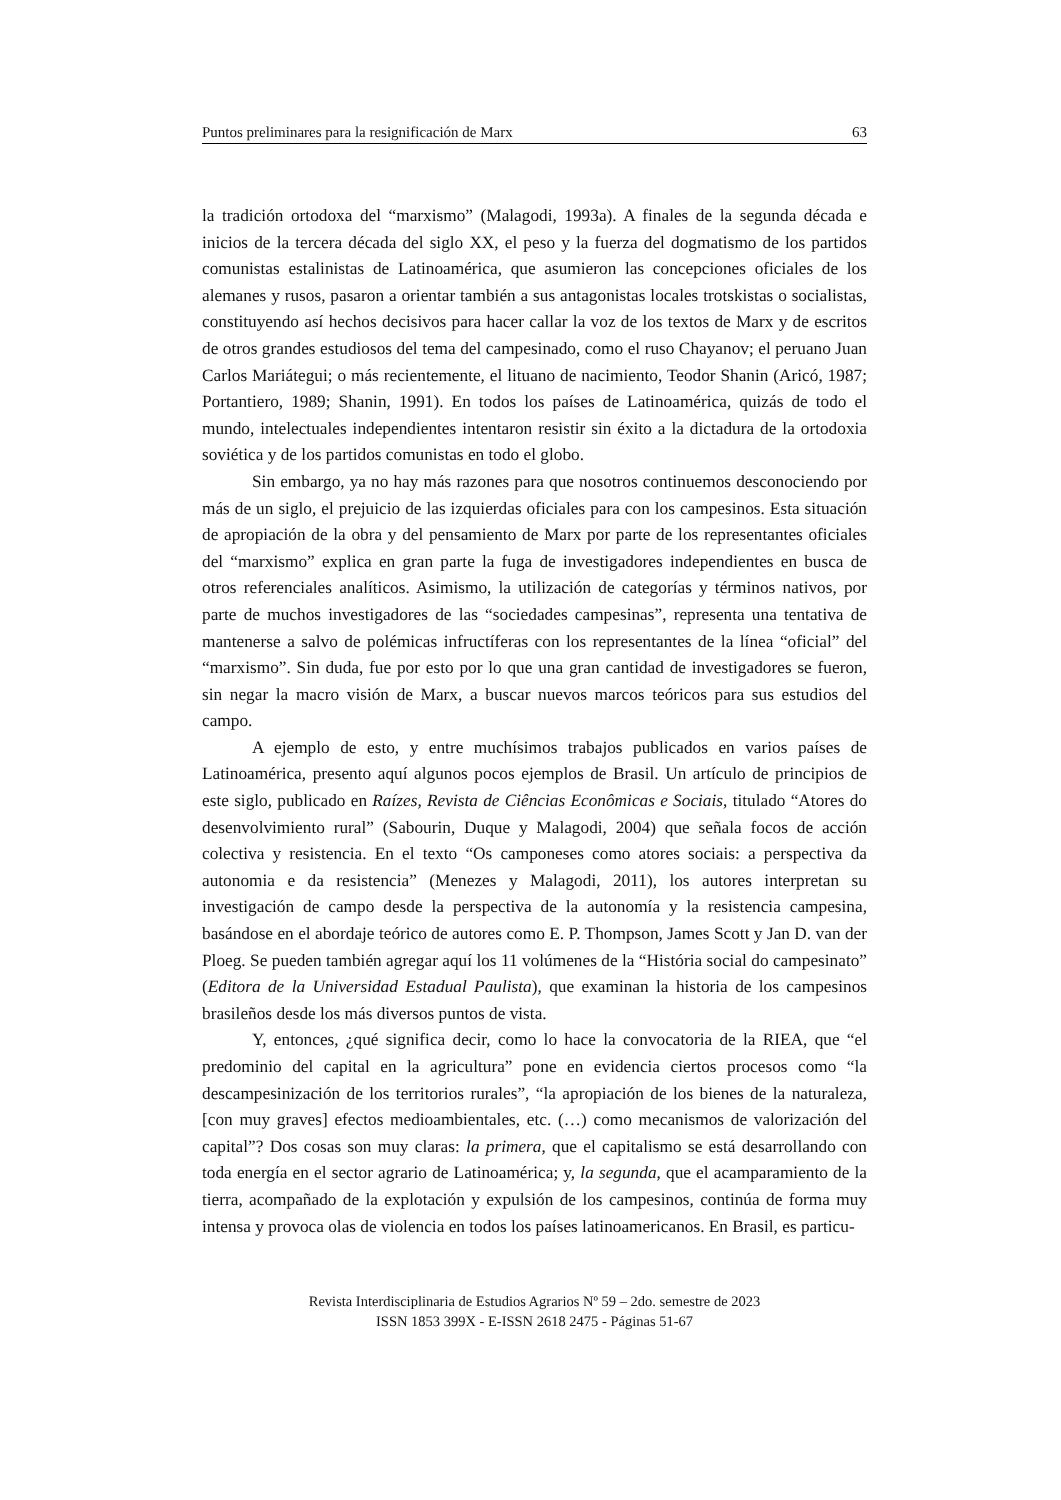Puntos preliminares para la resignificación de Marx 63
la tradición ortodoxa del “marxismo” (Malagodi, 1993a). A finales de la segunda década e inicios de la tercera década del siglo XX, el peso y la fuerza del dogmatismo de los partidos comunistas estalinistas de Latinoamérica, que asumieron las concepciones oficiales de los alemanes y rusos, pasaron a orientar también a sus antagonistas locales trotskistas o socialistas, constituyendo así hechos decisivos para hacer callar la voz de los textos de Marx y de escritos de otros grandes estudiosos del tema del campesinado, como el ruso Chayanov; el peruano Juan Carlos Mariátegui; o más recientemente, el lituano de nacimiento, Teodor Shanin (Aricó, 1987; Portantiero, 1989; Shanin, 1991). En todos los países de Latinoamérica, quizás de todo el mundo, intelectuales independientes intentaron resistir sin éxito a la dictadura de la ortodoxia soviética y de los partidos comunistas en todo el globo.
Sin embargo, ya no hay más razones para que nosotros continuemos desconociendo por más de un siglo, el prejuicio de las izquierdas oficiales para con los campesinos. Esta situación de apropiación de la obra y del pensamiento de Marx por parte de los representantes oficiales del “marxismo” explica en gran parte la fuga de investigadores independientes en busca de otros referenciales analíticos. Asimismo, la utilización de categorías y términos nativos, por parte de muchos investigadores de las “sociedades campesinas”, representa una tentativa de mantenerse a salvo de polémicas infructíferas con los representantes de la línea “oficial” del “marxismo”. Sin duda, fue por esto por lo que una gran cantidad de investigadores se fueron, sin negar la macro visión de Marx, a buscar nuevos marcos teóricos para sus estudios del campo.
A ejemplo de esto, y entre muchísimos trabajos publicados en varios países de Latinoamérica, presento aquí algunos pocos ejemplos de Brasil. Un artículo de principios de este siglo, publicado en Raízes, Revista de Ciências Econômicas e Sociais, titulado “Atores do desenvolvimiento rural” (Sabourin, Duque y Malagodi, 2004) que señala focos de acción colectiva y resistencia. En el texto “Os camponeses como atores sociais: a perspectiva da autonomia e da resistencia” (Menezes y Malagodi, 2011), los autores interpretan su investigación de campo desde la perspectiva de la autonomía y la resistencia campesina, basándose en el abordaje teórico de autores como E. P. Thompson, James Scott y Jan D. van der Ploeg. Se pueden también agregar aquí los 11 volúmenes de la “História social do campesinato” (Editora de la Universidad Estadual Paulista), que examinan la historia de los campesinos brasileños desde los más diversos puntos de vista.
Y, entonces, ¿qué significa decir, como lo hace la convocatoria de la RIEA, que “el predominio del capital en la agricultura” pone en evidencia ciertos procesos como “la descampesinización de los territorios rurales”, “la apropiación de los bienes de la naturaleza, [con muy graves] efectos medioambientales, etc. (…) como mecanismos de valorización del capital”? Dos cosas son muy claras: la primera, que el capitalismo se está desarrollando con toda energía en el sector agrario de Latinoamérica; y, la segunda, que el acamparamiento de la tierra, acompañado de la explotación y expulsión de los campesinos, continúa de forma muy intensa y provoca olas de violencia en todos los países latinoamericanos. En Brasil, es particu-
Revista Interdisciplinaria de Estudios Agrarios Nº 59 – 2do. semestre de 2023
ISSN 1853 399X - E-ISSN 2618 2475 - Páginas 51-67